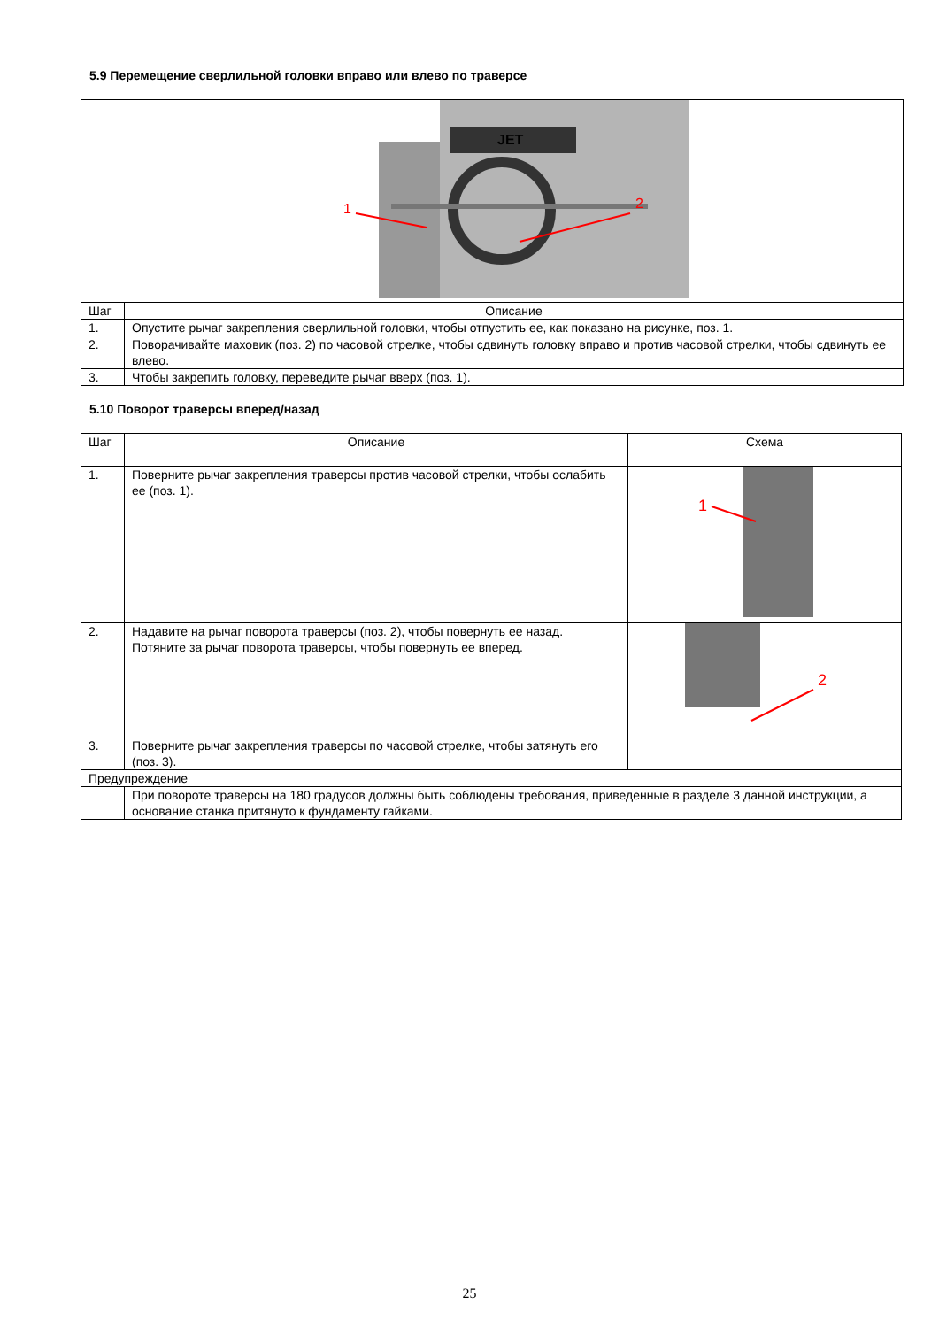5.9 Перемещение сверлильной головки вправо или влево по траверсе
| JET 1 2 | |
| Шаг | Описание |
| 1. | Опустите рычаг закрепления сверлильной головки, чтобы отпустить ее, как показано на рисунке, поз. 1. |
| 2. | Поворачивайте маховик (поз. 2) по часовой стрелке, чтобы сдвинуть головку вправо и против часовой стрелки, чтобы сдвинуть ее влево. |
| 3. | Чтобы закрепить головку, переведите рычаг вверх (поз. 1). |
5.10 Поворот траверсы вперед/назад
| Шаг | Описание | Схема |
| --- | --- | --- |
| 1. | Поверните рычаг закрепления траверсы против часовой стрелки, чтобы ослабить ее (поз. 1). | 1 |
| 2. | Надавите на рычаг поворота траверсы (поз. 2), чтобы повернуть ее назад. Потяните за рычаг поворота траверсы, чтобы повернуть ее вперед. | 2 |
| 3. | Поверните рычаг закрепления траверсы по часовой стрелке, чтобы затянуть его (поз. 3). | |
| Предупреждение | | |
| | При повороте траверсы на 180 градусов должны быть соблюдены требования, приведенные в разделе 3 данной инструкции, а основание станка притянуто к фундаменту гайками. | |
25